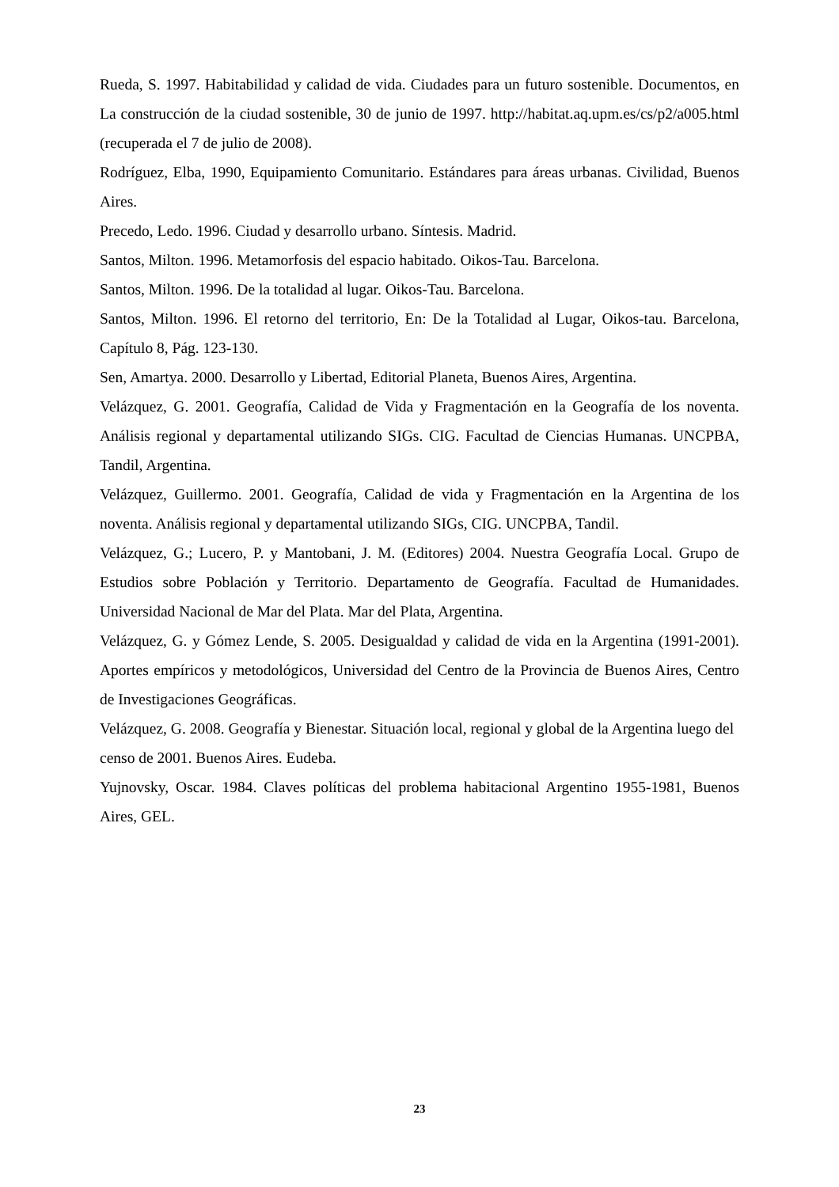Rueda, S. 1997. Habitabilidad y calidad de vida. Ciudades para un futuro sostenible. Documentos, en La construcción de la ciudad sostenible, 30 de junio de 1997. http://habitat.aq.upm.es/cs/p2/a005.html (recuperada el 7 de julio de 2008).
Rodríguez, Elba, 1990, Equipamiento Comunitario. Estándares para áreas urbanas. Civilidad, Buenos Aires.
Precedo, Ledo. 1996. Ciudad y desarrollo urbano. Síntesis. Madrid.
Santos, Milton. 1996. Metamorfosis del espacio habitado. Oikos-Tau. Barcelona.
Santos, Milton. 1996. De la totalidad al lugar. Oikos-Tau. Barcelona.
Santos, Milton. 1996. El retorno del territorio, En: De la Totalidad al Lugar, Oikos-tau. Barcelona, Capítulo 8, Pág. 123-130.
Sen, Amartya. 2000. Desarrollo y Libertad, Editorial Planeta, Buenos Aires, Argentina.
Velázquez, G. 2001. Geografía, Calidad de Vida y Fragmentación en la Geografía de los noventa. Análisis regional y departamental utilizando SIGs. CIG. Facultad de Ciencias Humanas. UNCPBA, Tandil, Argentina.
Velázquez, Guillermo. 2001. Geografía, Calidad de vida y Fragmentación en la Argentina de los noventa. Análisis regional y departamental utilizando SIGs, CIG. UNCPBA, Tandil.
Velázquez, G.; Lucero, P. y Mantobani, J. M. (Editores) 2004. Nuestra Geografía Local. Grupo de Estudios sobre Población y Territorio. Departamento de Geografía. Facultad de Humanidades. Universidad Nacional de Mar del Plata. Mar del Plata, Argentina.
Velázquez, G. y Gómez Lende, S. 2005. Desigualdad y calidad de vida en la Argentina (1991-2001). Aportes empíricos y metodológicos, Universidad del Centro de la Provincia de Buenos Aires, Centro de Investigaciones Geográficas.
Velázquez, G. 2008. Geografía y Bienestar. Situación local, regional y global de la Argentina luego del censo de 2001. Buenos Aires. Eudeba.
Yujnovsky, Oscar. 1984. Claves políticas del problema habitacional Argentino 1955-1981, Buenos Aires, GEL.
23